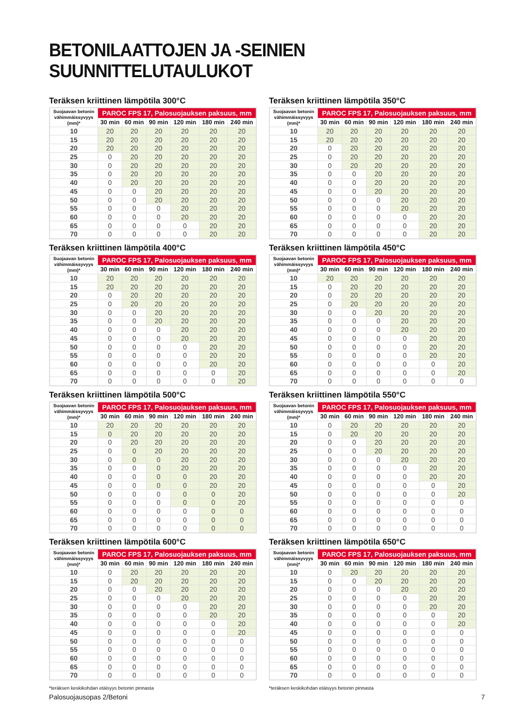BETONILAATTOJEN JA -SEINIEN SUUNNITTELUTAULUKOT
Teräksen kriittinen lämpötila 300°C
| Suojaavan betonin vähimmäissyvyys (mm)* | PAROC FPS 17, Palosuojauksen paksuus, mm | | | | | |
| --- | --- | --- | --- | --- | --- | --- |
| | 30 min | 60 min | 90 min | 120 min | 180 min | 240 min |
| 10 | 20 | 20 | 20 | 20 | 20 | 20 |
| 15 | 20 | 20 | 20 | 20 | 20 | 20 |
| 20 | 20 | 20 | 20 | 20 | 20 | 20 |
| 25 | 0 | 20 | 20 | 20 | 20 | 20 |
| 30 | 0 | 20 | 20 | 20 | 20 | 20 |
| 35 | 0 | 20 | 20 | 20 | 20 | 20 |
| 40 | 0 | 20 | 20 | 20 | 20 | 20 |
| 45 | 0 | 0 | 20 | 20 | 20 | 20 |
| 50 | 0 | 0 | 20 | 20 | 20 | 20 |
| 55 | 0 | 0 | 0 | 20 | 20 | 20 |
| 60 | 0 | 0 | 0 | 20 | 20 | 20 |
| 65 | 0 | 0 | 0 | 0 | 20 | 20 |
| 70 | 0 | 0 | 0 | 0 | 20 | 20 |
Teräksen kriittinen lämpötila 350°C
| Suojaavan betonin vähimmäissyvyys (mm)* | PAROC FPS 17, Palosuojauksen paksuus, mm | | | | | |
| --- | --- | --- | --- | --- | --- | --- |
| | 30 min | 60 min | 90 min | 120 min | 180 min | 240 min |
| 10 | 20 | 20 | 20 | 20 | 20 | 20 |
| 15 | 20 | 20 | 20 | 20 | 20 | 20 |
| 20 | 0 | 20 | 20 | 20 | 20 | 20 |
| 25 | 0 | 20 | 20 | 20 | 20 | 20 |
| 30 | 0 | 20 | 20 | 20 | 20 | 20 |
| 35 | 0 | 0 | 20 | 20 | 20 | 20 |
| 40 | 0 | 0 | 20 | 20 | 20 | 20 |
| 45 | 0 | 0 | 20 | 20 | 20 | 20 |
| 50 | 0 | 0 | 0 | 20 | 20 | 20 |
| 55 | 0 | 0 | 0 | 20 | 20 | 20 |
| 60 | 0 | 0 | 0 | 0 | 20 | 20 |
| 65 | 0 | 0 | 0 | 0 | 20 | 20 |
| 70 | 0 | 0 | 0 | 0 | 20 | 20 |
Teräksen kriittinen lämpötila 400°C
| Suojaavan betonin vähimmäissyvyys (mm)* | PAROC FPS 17, Palosuojauksen paksuus, mm | | | | | |
| --- | --- | --- | --- | --- | --- | --- |
| | 30 min | 60 min | 90 min | 120 min | 180 min | 240 min |
| 10 | 20 | 20 | 20 | 20 | 20 | 20 |
| 15 | 20 | 20 | 20 | 20 | 20 | 20 |
| 20 | 0 | 20 | 20 | 20 | 20 | 20 |
| 25 | 0 | 20 | 20 | 20 | 20 | 20 |
| 30 | 0 | 0 | 20 | 20 | 20 | 20 |
| 35 | 0 | 0 | 20 | 20 | 20 | 20 |
| 40 | 0 | 0 | 0 | 20 | 20 | 20 |
| 45 | 0 | 0 | 0 | 20 | 20 | 20 |
| 50 | 0 | 0 | 0 | 0 | 20 | 20 |
| 55 | 0 | 0 | 0 | 0 | 20 | 20 |
| 60 | 0 | 0 | 0 | 0 | 20 | 20 |
| 65 | 0 | 0 | 0 | 0 | 0 | 20 |
| 70 | 0 | 0 | 0 | 0 | 0 | 20 |
Teräksen kriittinen lämpötila 450°C
| Suojaavan betonin vähimmäissyvyys (mm)* | PAROC FPS 17, Palosuojauksen paksuus, mm | | | | | |
| --- | --- | --- | --- | --- | --- | --- |
| | 30 min | 60 min | 90 min | 120 min | 180 min | 240 min |
| 10 | 20 | 20 | 20 | 20 | 20 | 20 |
| 15 | 0 | 20 | 20 | 20 | 20 | 20 |
| 20 | 0 | 20 | 20 | 20 | 20 | 20 |
| 25 | 0 | 20 | 20 | 20 | 20 | 20 |
| 30 | 0 | 0 | 20 | 20 | 20 | 20 |
| 35 | 0 | 0 | 0 | 20 | 20 | 20 |
| 40 | 0 | 0 | 0 | 20 | 20 | 20 |
| 45 | 0 | 0 | 0 | 0 | 20 | 20 |
| 50 | 0 | 0 | 0 | 0 | 20 | 20 |
| 55 | 0 | 0 | 0 | 0 | 20 | 20 |
| 60 | 0 | 0 | 0 | 0 | 0 | 20 |
| 65 | 0 | 0 | 0 | 0 | 0 | 20 |
| 70 | 0 | 0 | 0 | 0 | 0 | 0 |
Teräksen kriittinen lämpötila 500°C
| Suojaavan betonin vähimmäissyvyys (mm)* | PAROC FPS 17, Palosuojauksen paksuus, mm | | | | | |
| --- | --- | --- | --- | --- | --- | --- |
| | 30 min | 60 min | 90 min | 120 min | 180 min | 240 min |
| 10 | 20 | 20 | 20 | 20 | 20 | 20 |
| 15 | 0 | 20 | 20 | 20 | 20 | 20 |
| 20 | 0 | 20 | 20 | 20 | 20 | 20 |
| 25 | 0 | 0 | 20 | 20 | 20 | 20 |
| 30 | 0 | 0 | 0 | 20 | 20 | 20 |
| 35 | 0 | 0 | 0 | 20 | 20 | 20 |
| 40 | 0 | 0 | 0 | 0 | 20 | 20 |
| 45 | 0 | 0 | 0 | 0 | 20 | 20 |
| 50 | 0 | 0 | 0 | 0 | 0 | 20 |
| 55 | 0 | 0 | 0 | 0 | 0 | 20 |
| 60 | 0 | 0 | 0 | 0 | 0 | 0 |
| 65 | 0 | 0 | 0 | 0 | 0 | 0 |
| 70 | 0 | 0 | 0 | 0 | 0 | 0 |
Teräksen kriittinen lämpötila 550°C
| Suojaavan betonin vähimmäissyvyys (mm)* | PAROC FPS 17, Palosuojauksen paksuus, mm | | | | | |
| --- | --- | --- | --- | --- | --- | --- |
| | 30 min | 60 min | 90 min | 120 min | 180 min | 240 min |
| 10 | 0 | 20 | 20 | 20 | 20 | 20 |
| 15 | 0 | 20 | 20 | 20 | 20 | 20 |
| 20 | 0 | 0 | 20 | 20 | 20 | 20 |
| 25 | 0 | 0 | 20 | 20 | 20 | 20 |
| 30 | 0 | 0 | 0 | 20 | 20 | 20 |
| 35 | 0 | 0 | 0 | 0 | 20 | 20 |
| 40 | 0 | 0 | 0 | 0 | 20 | 20 |
| 45 | 0 | 0 | 0 | 0 | 0 | 20 |
| 50 | 0 | 0 | 0 | 0 | 0 | 20 |
| 55 | 0 | 0 | 0 | 0 | 0 | 0 |
| 60 | 0 | 0 | 0 | 0 | 0 | 0 |
| 65 | 0 | 0 | 0 | 0 | 0 | 0 |
| 70 | 0 | 0 | 0 | 0 | 0 | 0 |
Teräksen kriittinen lämpötila 600°C
| Suojaavan betonin vähimmäissyvyys (mm)* | PAROC FPS 17, Palosuojauksen paksuus, mm | | | | | |
| --- | --- | --- | --- | --- | --- | --- |
| | 30 min | 60 min | 90 min | 120 min | 180 min | 240 min |
| 10 | 0 | 20 | 20 | 20 | 20 | 20 |
| 15 | 0 | 20 | 20 | 20 | 20 | 20 |
| 20 | 0 | 0 | 20 | 20 | 20 | 20 |
| 25 | 0 | 0 | 0 | 20 | 20 | 20 |
| 30 | 0 | 0 | 0 | 0 | 20 | 20 |
| 35 | 0 | 0 | 0 | 0 | 20 | 20 |
| 40 | 0 | 0 | 0 | 0 | 0 | 20 |
| 45 | 0 | 0 | 0 | 0 | 0 | 20 |
| 50 | 0 | 0 | 0 | 0 | 0 | 0 |
| 55 | 0 | 0 | 0 | 0 | 0 | 0 |
| 60 | 0 | 0 | 0 | 0 | 0 | 0 |
| 65 | 0 | 0 | 0 | 0 | 0 | 0 |
| 70 | 0 | 0 | 0 | 0 | 0 | 0 |
*teräksen keskikohdan etäisyys betonin pinnasta
Teräksen kriittinen lämpötila 650°C
| Suojaavan betonin vähimmäissyvyys (mm)* | PAROC FPS 17, Palosuojauksen paksuus, mm | | | | | |
| --- | --- | --- | --- | --- | --- | --- |
| | 30 min | 60 min | 90 min | 120 min | 180 min | 240 min |
| 10 | 0 | 20 | 20 | 20 | 20 | 20 |
| 15 | 0 | 0 | 20 | 20 | 20 | 20 |
| 20 | 0 | 0 | 0 | 20 | 20 | 20 |
| 25 | 0 | 0 | 0 | 0 | 20 | 20 |
| 30 | 0 | 0 | 0 | 0 | 20 | 20 |
| 35 | 0 | 0 | 0 | 0 | 0 | 20 |
| 40 | 0 | 0 | 0 | 0 | 0 | 20 |
| 45 | 0 | 0 | 0 | 0 | 0 | 0 |
| 50 | 0 | 0 | 0 | 0 | 0 | 0 |
| 55 | 0 | 0 | 0 | 0 | 0 | 0 |
| 60 | 0 | 0 | 0 | 0 | 0 | 0 |
| 65 | 0 | 0 | 0 | 0 | 0 | 0 |
| 70 | 0 | 0 | 0 | 0 | 0 | 0 |
*teräksen keskikohdan etäisyys betonin pinnasta
Palosuojausopas 2/Betoni 7